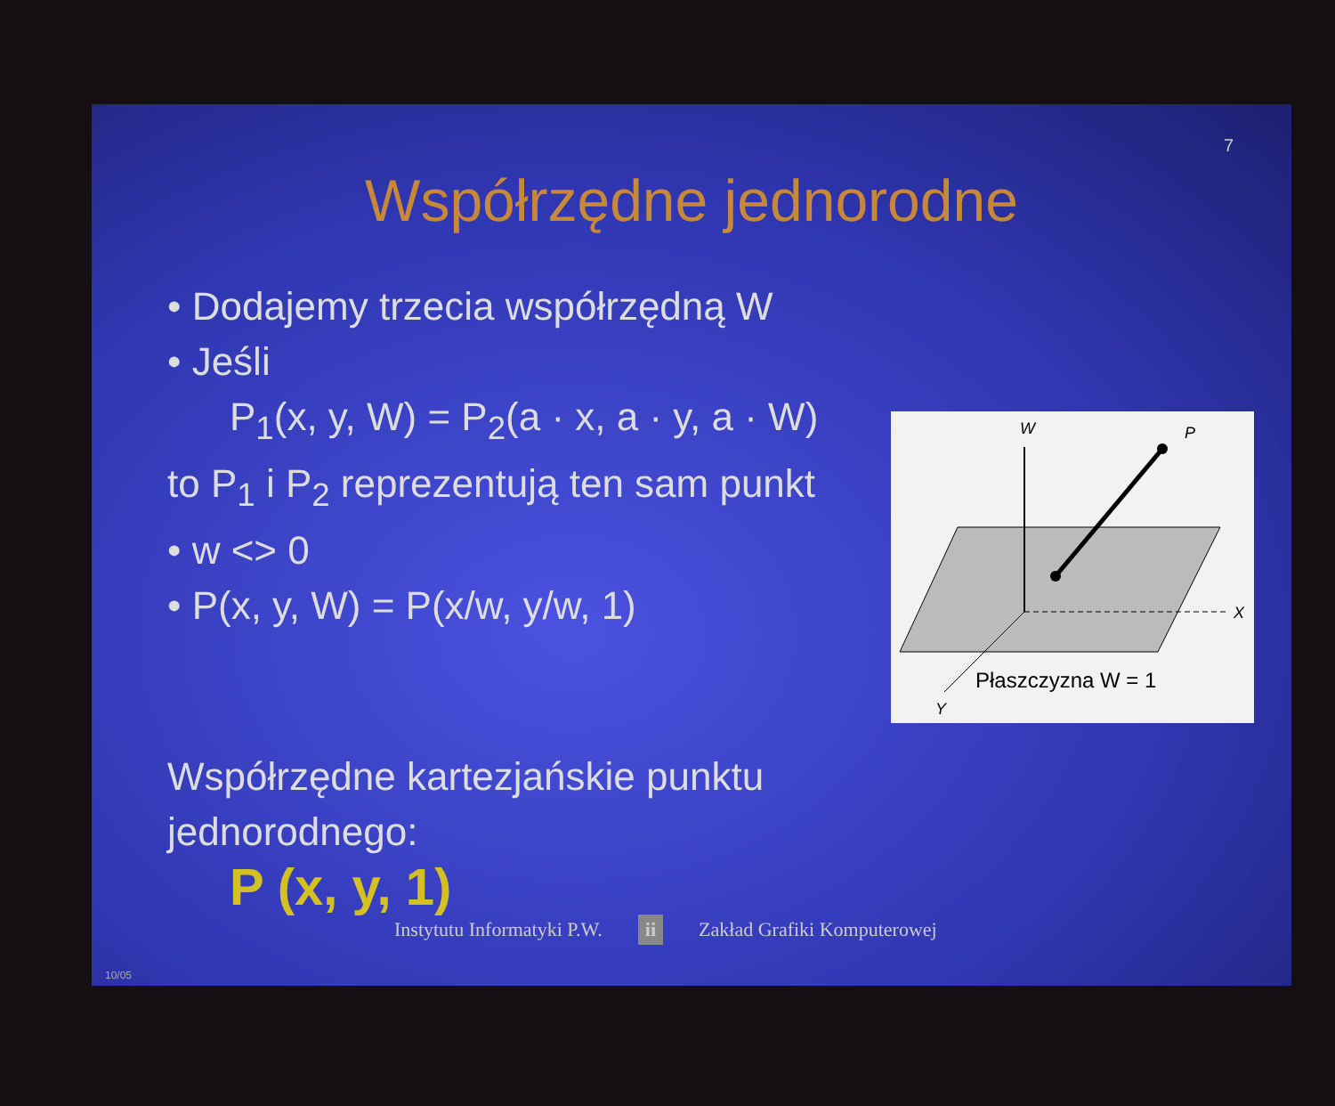7
Współrzędne jednorodne
• Dodajemy trzecia współrzędną W
• Jeśli
P<sub>1</sub>(x, y, W) = P<sub>2</sub>(a · x, a · y, a · W)
to P<sub>1</sub> i P<sub>2</sub> reprezentują ten sam punkt
• w <> 0
• P(x, y, W) = P(x/w, y/w, 1)
Współrzędne kartezjańskie punktu
jednorodnego:
P (x, y, 1)
Instytutu Informatyki P.W. ii Zakład Grafiki Komputerowej
W
P
X
Y
Płaszczyzna W = 1
10/05